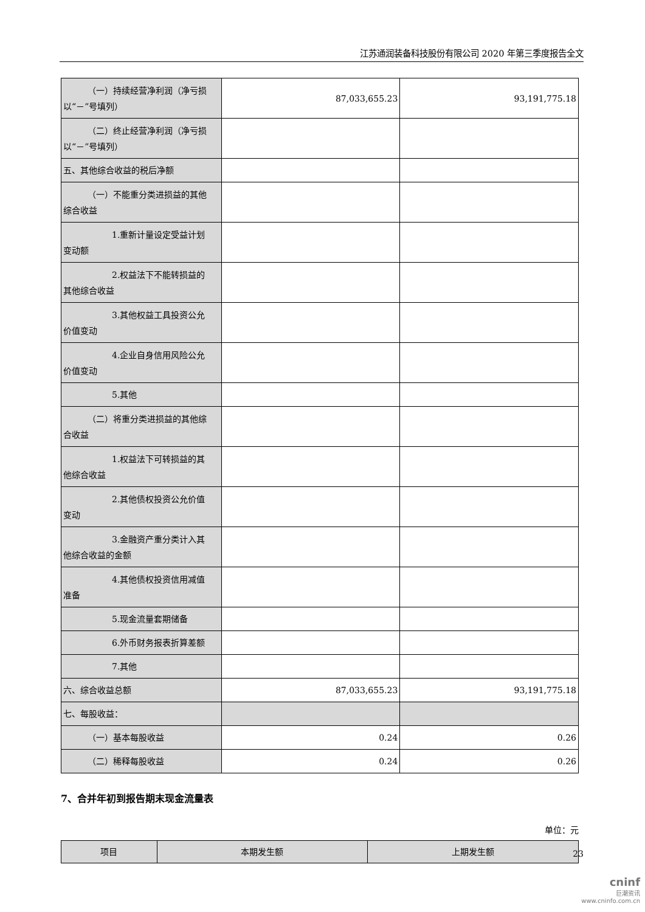江苏通润装备科技股份有限公司 2020 年第三季度报告全文
| （一）持续经营净利润（净亏损 以“－”号填列） | 87,033,655.23 | 93,191,775.18 |
| （二）终止经营净利润（净亏损 以“－”号填列） | | |
| 五、其他综合收益的税后净额 | | |
| （一）不能重分类进损益的其他 综合收益 | | |
| 1.重新计量设定受益计划 变动额 | | |
| 2.权益法下不能转损益的 其他综合收益 | | |
| 3.其他权益工具投资公允 价值变动 | | |
| 4.企业自身信用风险公允 价值变动 | | |
| 5.其他 | | |
| （二）将重分类进损益的其他综 合收益 | | |
| 1.权益法下可转损益的其 他综合收益 | | |
| 2.其他债权投资公允价值 变动 | | |
| 3.金融资产重分类计入其 他综合收益的金额 | | |
| 4.其他债权投资信用减值 准备 | | |
| 5.现金流量套期储备 | | |
| 6.外币财务报表折算差额 | | |
| 7.其他 | | |
| 六、综合收益总额 | 87,033,655.23 | 93,191,775.18 |
| 七、每股收益： | | |
| （一）基本每股收益 | 0.24 | 0.26 |
| （二）稀释每股收益 | 0.24 | 0.26 |
7、合并年初到报告期末现金流量表
单位：元
| 项目 | 本期发生额 | 上期发生额 |
23
cninf
巨潮资讯
www.cninfo.com.cn